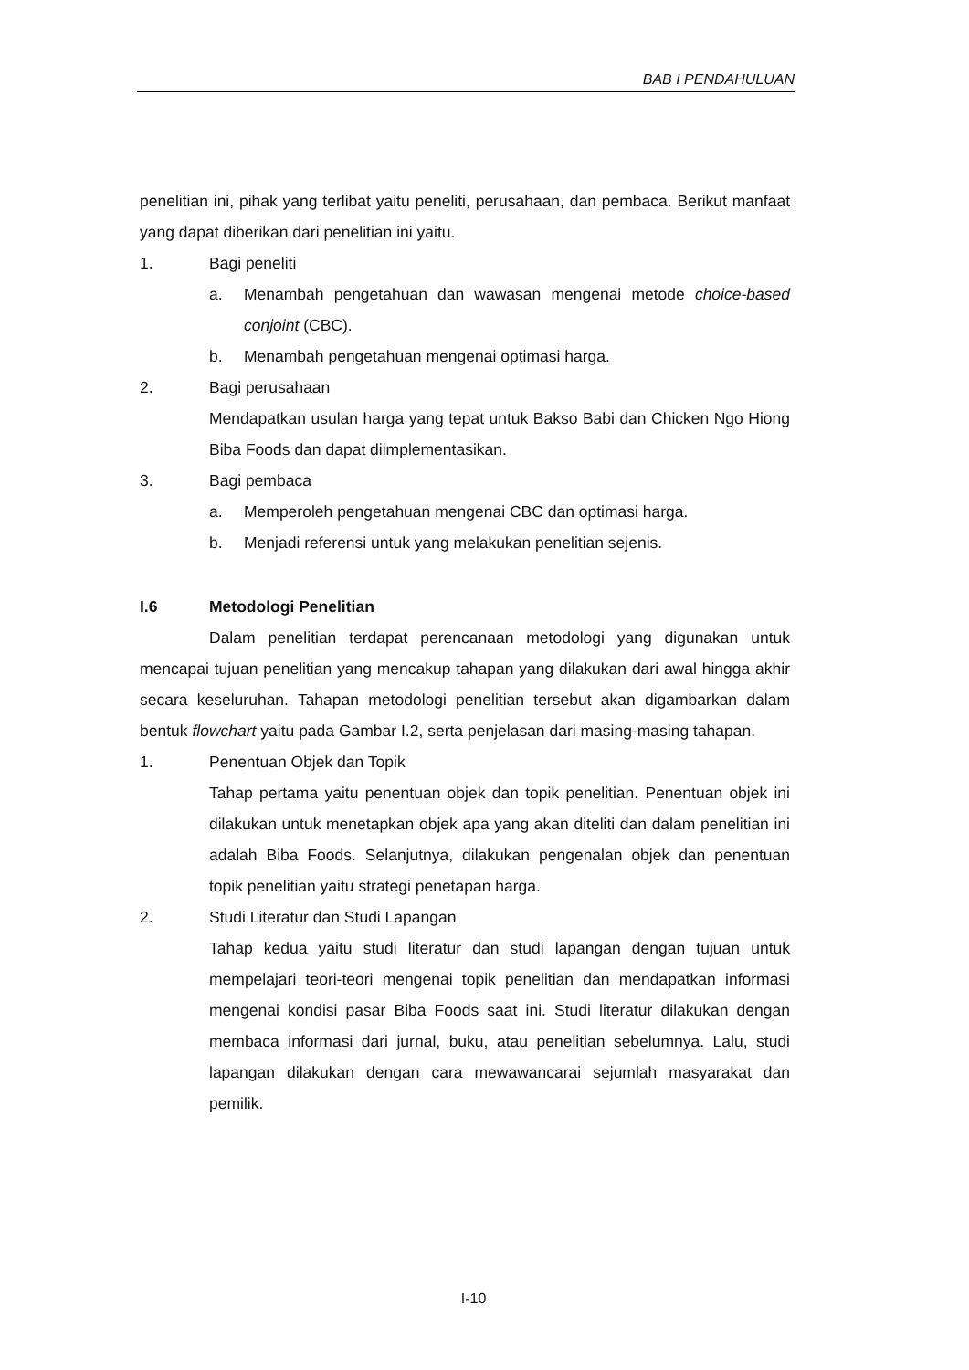BAB I PENDAHULUAN
penelitian ini, pihak yang terlibat yaitu peneliti, perusahaan, dan pembaca. Berikut manfaat yang dapat diberikan dari penelitian ini yaitu.
1. Bagi peneliti
a. Menambah pengetahuan dan wawasan mengenai metode choice-based conjoint (CBC).
b. Menambah pengetahuan mengenai optimasi harga.
2. Bagi perusahaan
Mendapatkan usulan harga yang tepat untuk Bakso Babi dan Chicken Ngo Hiong Biba Foods dan dapat diimplementasikan.
3. Bagi pembaca
a. Memperoleh pengetahuan mengenai CBC dan optimasi harga.
b. Menjadi referensi untuk yang melakukan penelitian sejenis.
I.6 Metodologi Penelitian
Dalam penelitian terdapat perencanaan metodologi yang digunakan untuk mencapai tujuan penelitian yang mencakup tahapan yang dilakukan dari awal hingga akhir secara keseluruhan. Tahapan metodologi penelitian tersebut akan digambarkan dalam bentuk flowchart yaitu pada Gambar I.2, serta penjelasan dari masing-masing tahapan.
1. Penentuan Objek dan Topik
Tahap pertama yaitu penentuan objek dan topik penelitian. Penentuan objek ini dilakukan untuk menetapkan objek apa yang akan diteliti dan dalam penelitian ini adalah Biba Foods. Selanjutnya, dilakukan pengenalan objek dan penentuan topik penelitian yaitu strategi penetapan harga.
2. Studi Literatur dan Studi Lapangan
Tahap kedua yaitu studi literatur dan studi lapangan dengan tujuan untuk mempelajari teori-teori mengenai topik penelitian dan mendapatkan informasi mengenai kondisi pasar Biba Foods saat ini. Studi literatur dilakukan dengan membaca informasi dari jurnal, buku, atau penelitian sebelumnya. Lalu, studi lapangan dilakukan dengan cara mewawancarai sejumlah masyarakat dan pemilik.
I-10